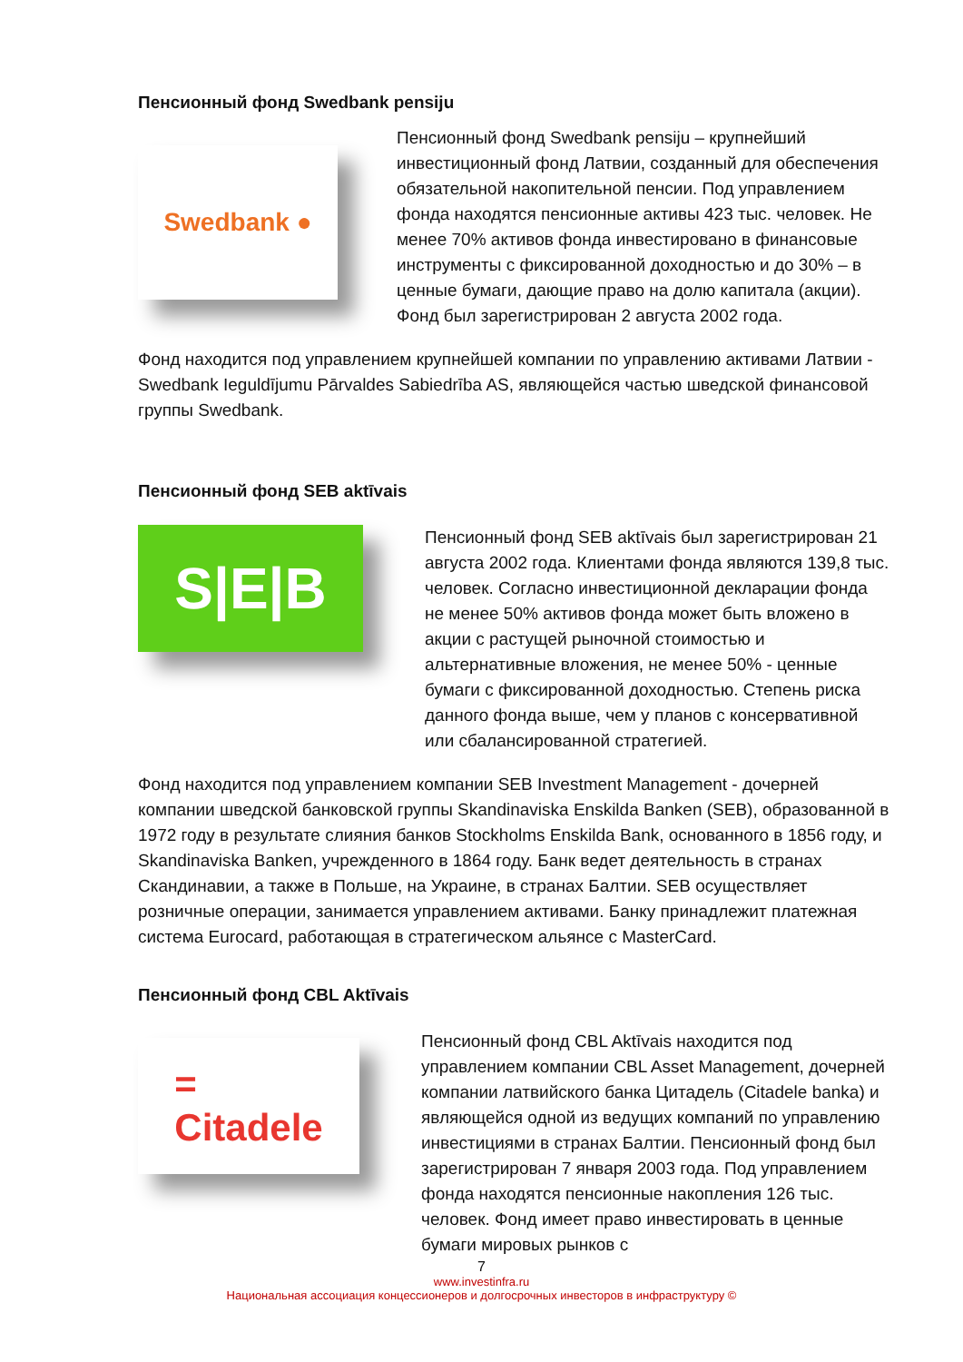Пенсионный фонд Swedbank pensiju
Swedbank ●
Пенсионный фонд Swedbank pensiju – крупнейший инвестиционный фонд Латвии, созданный для обеспечения обязательной накопительной пенсии. Под управлением фонда находятся пенсионные активы 423 тыс. человек. Не менее 70% активов фонда инвестировано в финансовые инструменты с фиксированной доходностью и до 30% – в ценные бумаги, дающие право на долю капитала (акции). Фонд был зарегистрирован 2 августа 2002 года.
Фонд находится под управлением крупнейшей компании по управлению активами Латвии - Swedbank Ieguldījumu Pārvaldes Sabiedrība AS, являющейся частью шведской финансовой группы Swedbank.
Пенсионный фонд SEB aktīvais
S|E|B
Пенсионный фонд SEB aktīvais был зарегистрирован 21 августа 2002 года. Клиентами фонда являются 139,8 тыс. человек. Согласно инвестиционной декларации фонда не менее 50% активов фонда может быть вложено в акции с растущей рыночной стоимостью и альтернативные вложения, не менее 50% - ценные бумаги с фиксированной доходностью. Степень риска данного фонда выше, чем у планов с консервативной или сбалансированной стратегией.
Фонд находится под управлением компании SEB Investment Management - дочерней компании шведской банковской группы Skandinaviska Enskilda Banken (SEB), образованной в 1972 году в результате слияния банков Stockholms Enskilda Bank, основанного в 1856 году, и Skandinaviska Banken, учрежденного в 1864 году. Банк ведет деятельность в странах Скандинавии, а также в Польше, на Украине, в странах Балтии. SEB осуществляет розничные операции, занимается управлением активами. Банку принадлежит платежная система Eurocard, работающая в стратегическом альянсе с MasterCard.
Пенсионный фонд CBL Aktīvais
=
Citadele
Пенсионный фонд CBL Aktīvais находится под управлением компании CBL Asset Management, дочерней компании латвийского банка Цитадель (Citadele banka) и являющейся одной из ведущих компаний по управлению инвестициями в странах Балтии. Пенсионный фонд был зарегистрирован 7 января 2003 года. Под управлением фонда находятся пенсионные накопления 126 тыс. человек. Фонд имеет право инвестировать в ценные бумаги мировых рынков с
7
www.investinfra.ru
Национальная ассоциация концессионеров и долгосрочных инвесторов в инфраструктуру ©